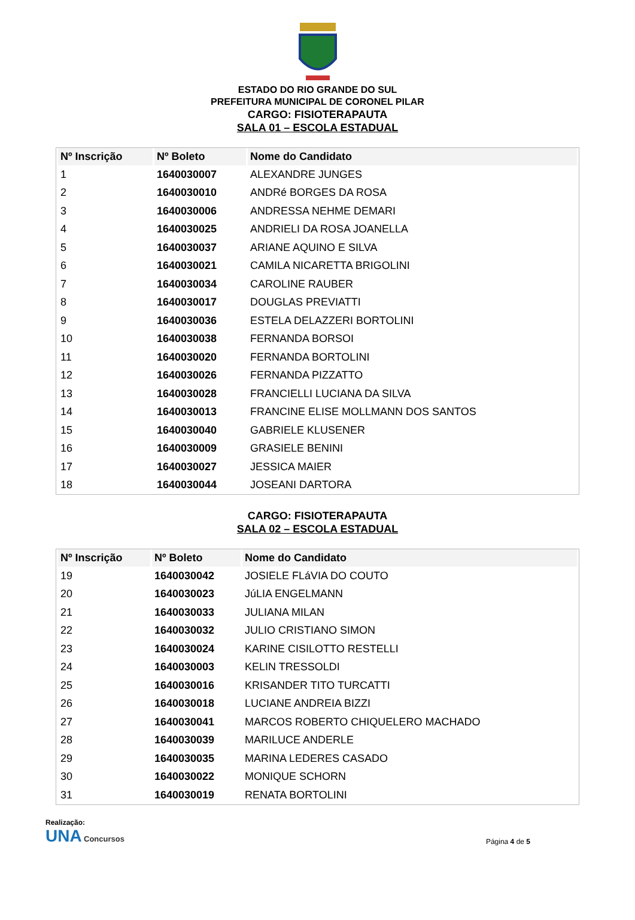ESTADO DO RIO GRANDE DO SUL
PREFEITURA MUNICIPAL DE CORONEL PILAR
CARGO: FISIOTERAPAUTA
SALA 01 – ESCOLA ESTADUAL
| Nº Inscrição | Nº Boleto | Nome do Candidato |
| --- | --- | --- |
| 1 | 1640030007 | ALEXANDRE JUNGES |
| 2 | 1640030010 | ANDRé BORGES DA ROSA |
| 3 | 1640030006 | ANDRESSA NEHME DEMARI |
| 4 | 1640030025 | ANDRIELI DA ROSA JOANELLA |
| 5 | 1640030037 | ARIANE AQUINO E SILVA |
| 6 | 1640030021 | CAMILA NICARETTA BRIGOLINI |
| 7 | 1640030034 | CAROLINE RAUBER |
| 8 | 1640030017 | DOUGLAS PREVIATTI |
| 9 | 1640030036 | ESTELA DELAZZERI BORTOLINI |
| 10 | 1640030038 | FERNANDA BORSOI |
| 11 | 1640030020 | FERNANDA BORTOLINI |
| 12 | 1640030026 | FERNANDA PIZZATTO |
| 13 | 1640030028 | FRANCIELLI LUCIANA DA SILVA |
| 14 | 1640030013 | FRANCINE ELISE MOLLMANN DOS SANTOS |
| 15 | 1640030040 | GABRIELE KLUSENER |
| 16 | 1640030009 | GRASIELE BENINI |
| 17 | 1640030027 | JESSICA MAIER |
| 18 | 1640030044 | JOSEANI DARTORA |
CARGO: FISIOTERAPAUTA
SALA 02 – ESCOLA ESTADUAL
| Nº Inscrição | Nº Boleto | Nome do Candidato |
| --- | --- | --- |
| 19 | 1640030042 | JOSIELE FLáVIA DO COUTO |
| 20 | 1640030023 | JúLIA ENGELMANN |
| 21 | 1640030033 | JULIANA MILAN |
| 22 | 1640030032 | JULIO CRISTIANO SIMON |
| 23 | 1640030024 | KARINE CISILOTTO RESTELLI |
| 24 | 1640030003 | KELIN TRESSOLDI |
| 25 | 1640030016 | KRISANDER TITO TURCATTI |
| 26 | 1640030018 | LUCIANE ANDREIA BIZZI |
| 27 | 1640030041 | MARCOS ROBERTO CHIQUELERO MACHADO |
| 28 | 1640030039 | MARILUCE ANDERLE |
| 29 | 1640030035 | MARINA LEDERES CASADO |
| 30 | 1640030022 | MONIQUE SCHORN |
| 31 | 1640030019 | RENATA BORTOLINI |
Realização:
UNA Concursos
Página 4 de 5